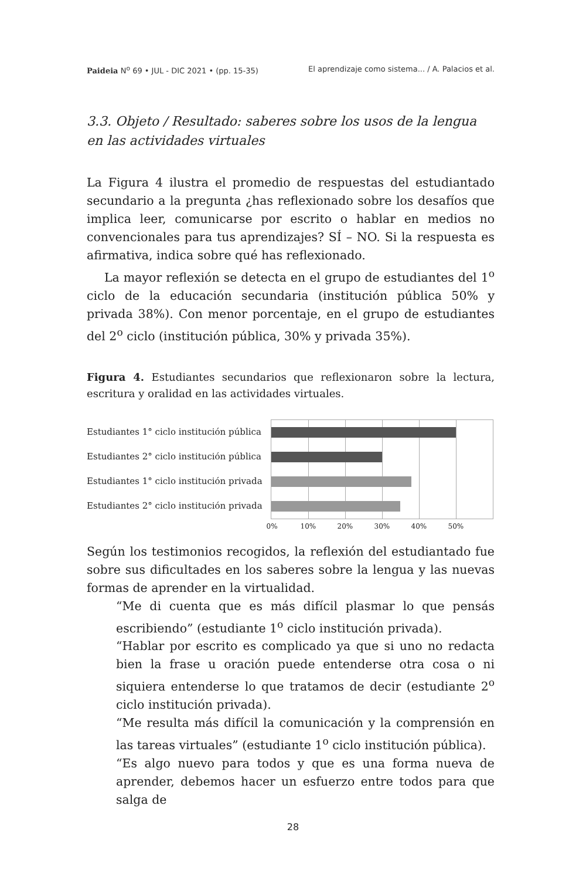Paideia N<sup>o</sup> 69 • JUL - DIC 2021 • (pp. 15-35) El aprendizaje como sistema... / A. Palacios et al.
3.3. Objeto / Resultado: saberes sobre los usos de la lengua en las actividades virtuales
La Figura 4 ilustra el promedio de respuestas del estudiantado secundario a la pregunta ¿has reflexionado sobre los desafíos que implica leer, comunicarse por escrito o hablar en medios no convencionales para tus aprendizajes? SÍ – NO. Si la respuesta es afirmativa, indica sobre qué has reflexionado.
La mayor reflexión se detecta en el grupo de estudiantes del 1<sup>o</sup> ciclo de la educación secundaria (institución pública 50% y privada 38%). Con menor porcentaje, en el grupo de estudiantes del 2<sup>o</sup> ciclo (institución pública, 30% y privada 35%).
Figura 4. Estudiantes secundarios que reflexionaron sobre la lectura, escritura y oralidad en las actividades virtuales.
Estudiantes 1° ciclo institución pública
Estudiantes 2° ciclo institución pública
Estudiantes 1° ciclo institución privada
Estudiantes 2° ciclo institución privada
0% 10% 20% 30% 40% 50%
Según los testimonios recogidos, la reflexión del estudiantado fue sobre sus dificultades en los saberes sobre la lengua y las nuevas formas de aprender en la virtualidad.
“Me di cuenta que es más difícil plasmar lo que pensás escribiendo” (estudiante 1<sup>o</sup> ciclo institución privada).
“Hablar por escrito es complicado ya que si uno no redacta bien la frase u oración puede entenderse otra cosa o ni siquiera entenderse lo que tratamos de decir (estudiante 2<sup>o</sup> ciclo institución privada).
“Me resulta más difícil la comunicación y la comprensión en las tareas virtuales” (estudiante 1<sup>o</sup> ciclo institución pública).
“Es algo nuevo para todos y que es una forma nueva de aprender, debemos hacer un esfuerzo entre todos para que salga de
28